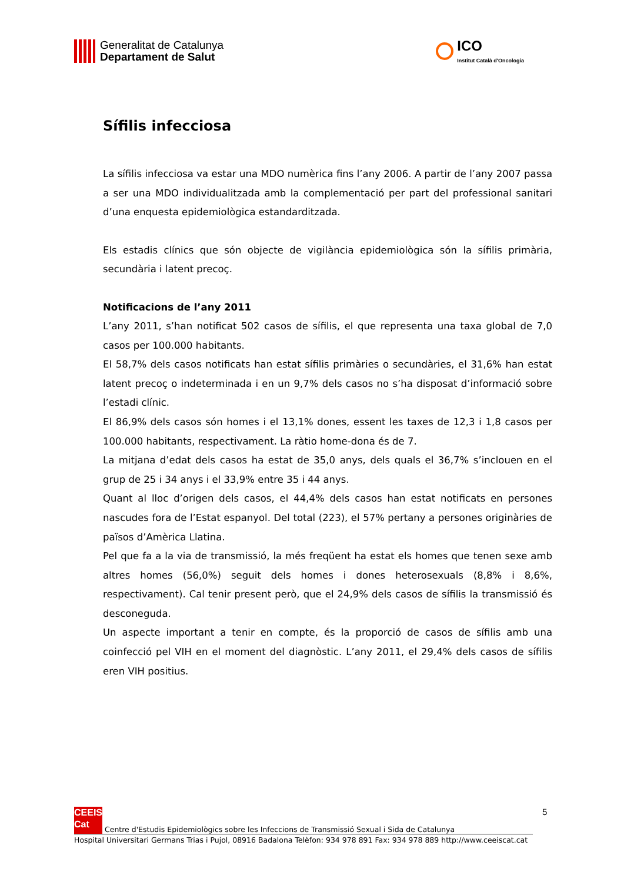Generalitat de Catalunya
Departament de Salut
ICO
Institut Català d'Oncologia
Sífilis infecciosa
La sífilis infecciosa va estar una MDO numèrica fins l’any 2006. A partir de l’any 2007 passa a ser una MDO individualitzada amb la complementació per part del professional sanitari d’una enquesta epidemiològica estandarditzada.
Els estadis clínics que són objecte de vigilància epidemiològica són la sífilis primària, secundària i latent precoç.
Notificacions de l’any 2011
L’any 2011, s’han notificat 502 casos de sífilis, el que representa una taxa global de 7,0 casos per 100.000 habitants.
El 58,7% dels casos notificats han estat sífilis primàries o secundàries, el 31,6% han estat latent precoç o indeterminada i en un 9,7% dels casos no s’ha disposat d’informació sobre l’estadi clínic.
El 86,9% dels casos són homes i el 13,1% dones, essent les taxes de 12,3 i 1,8 casos per 100.000 habitants, respectivament. La ràtio home-dona és de 7.
La mitjana d’edat dels casos ha estat de 35,0 anys, dels quals el 36,7% s’inclouen en el grup de 25 i 34 anys i el 33,9% entre 35 i 44 anys.
Quant al lloc d’origen dels casos, el 44,4% dels casos han estat notificats en persones nascudes fora de l’Estat espanyol. Del total (223), el 57% pertany a persones originàries de països d’Amèrica Llatina.
Pel que fa a la via de transmissió, la més freqüent ha estat els homes que tenen sexe amb altres homes (56,0%) seguit dels homes i dones heterosexuals (8,8% i 8,6%, respectivament). Cal tenir present però, que el 24,9% dels casos de sífilis la transmissió és desconeguda.
Un aspecte important a tenir en compte, és la proporció de casos de sífilis amb una coinfecció pel VIH en el moment del diagnòstic. L’any 2011, el 29,4% dels casos de sífilis eren VIH positius.
5
CEEIS
Cat Centre d'Estudis Epidemiològics sobre les Infeccions de Transmissió Sexual i Sida de Catalunya
Hospital Universitari Germans Trias i Pujol, 08916 Badalona Telèfon: 934 978 891 Fax: 934 978 889 http://www.ceeiscat.cat